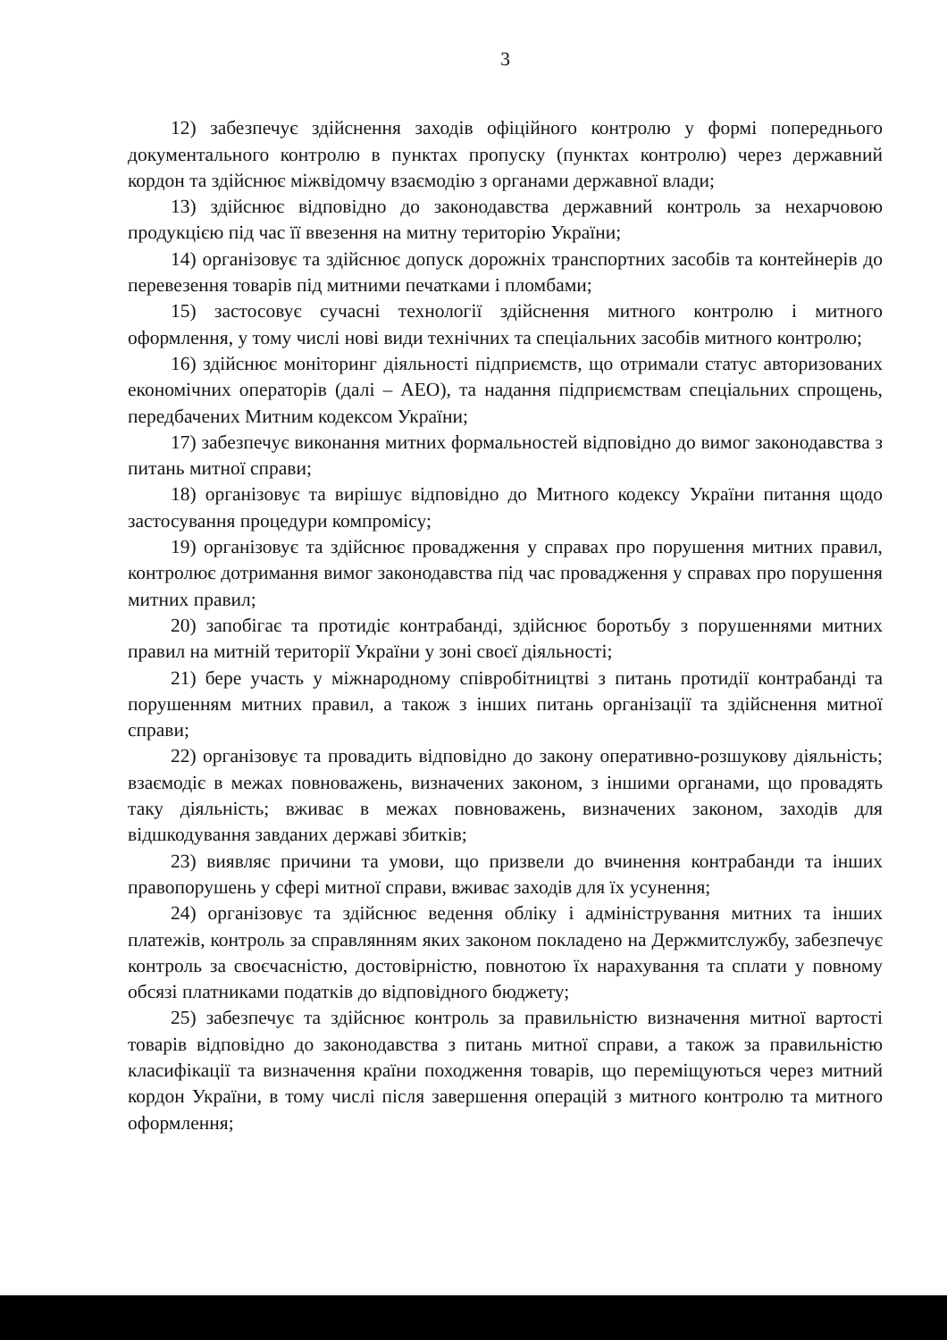3
12) забезпечує здійснення заходів офіційного контролю у формі попереднього документального контролю в пунктах пропуску (пунктах контролю) через державний кордон та здійснює міжвідомчу взаємодію з органами державної влади;
13) здійснює відповідно до законодавства державний контроль за нехарчовою продукцією під час її ввезення на митну територію України;
14) організовує та здійснює допуск дорожніх транспортних засобів та контейнерів до перевезення товарів під митними печатками і пломбами;
15) застосовує сучасні технології здійснення митного контролю і митного оформлення, у тому числі нові види технічних та спеціальних засобів митного контролю;
16) здійснює моніторинг діяльності підприємств, що отримали статус авторизованих економічних операторів (далі – АЕО), та надання підприємствам спеціальних спрощень, передбачених Митним кодексом України;
17) забезпечує виконання митних формальностей відповідно до вимог законодавства з питань митної справи;
18) організовує та вирішує відповідно до Митного кодексу України питання щодо застосування процедури компромісу;
19) організовує та здійснює провадження у справах про порушення митних правил, контролює дотримання вимог законодавства під час провадження у справах про порушення митних правил;
20) запобігає та протидіє контрабанді, здійснює боротьбу з порушеннями митних правил на митній території України у зоні своєї діяльності;
21) бере участь у міжнародному співробітництві з питань протидії контрабанді та порушенням митних правил, а також з інших питань організації та здійснення митної справи;
22) організовує та провадить відповідно до закону оперативно-розшукову діяльність; взаємодіє в межах повноважень, визначених законом, з іншими органами, що провадять таку діяльність; вживає в межах повноважень, визначених законом, заходів для відшкодування завданих державі збитків;
23) виявляє причини та умови, що призвели до вчинення контрабанди та інших правопорушень у сфері митної справи, вживає заходів для їх усунення;
24) організовує та здійснює ведення обліку і адміністрування митних та інших платежів, контроль за справлянням яких законом покладено на Держмитслужбу, забезпечує контроль за своєчасністю, достовірністю, повнотою їх нарахування та сплати у повному обсязі платниками податків до відповідного бюджету;
25) забезпечує та здійснює контроль за правильністю визначення митної вартості товарів відповідно до законодавства з питань митної справи, а також за правильністю класифікації та визначення країни походження товарів, що переміщуються через митний кордон України, в тому числі після завершення операцій з митного контролю та митного оформлення;